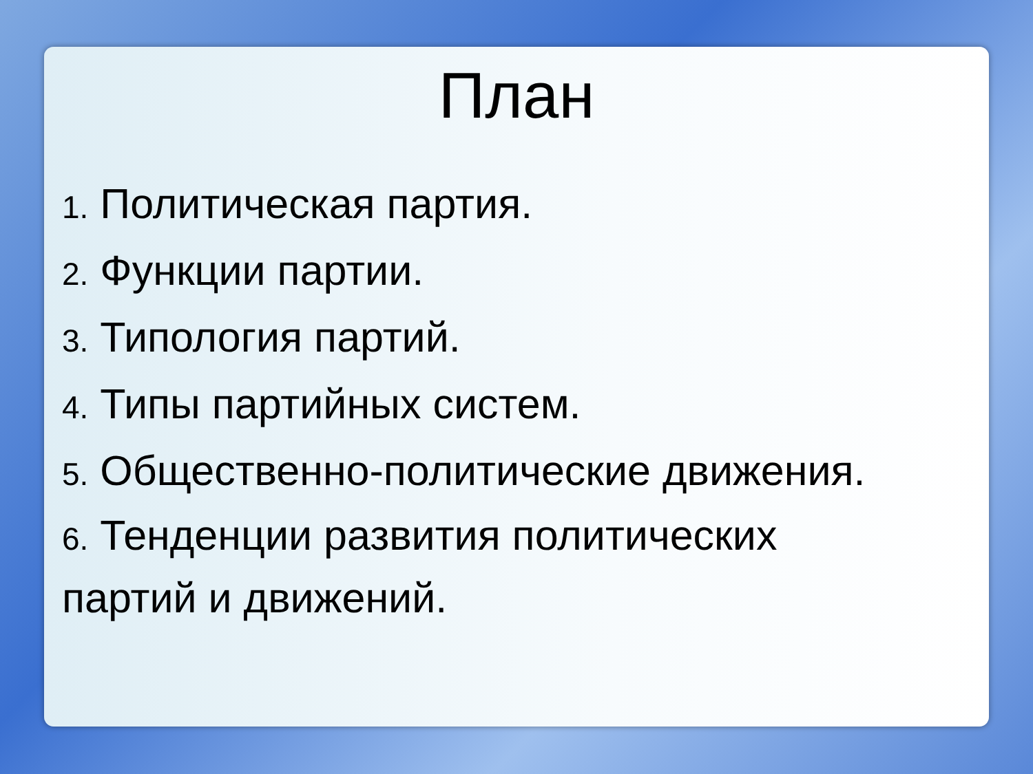План
1. Политическая партия.
2. Функции партии.
3. Типология партий.
4. Типы партийных систем.
5. Общественно-политические движения.
6. Тенденции развития политических
партий и движений.